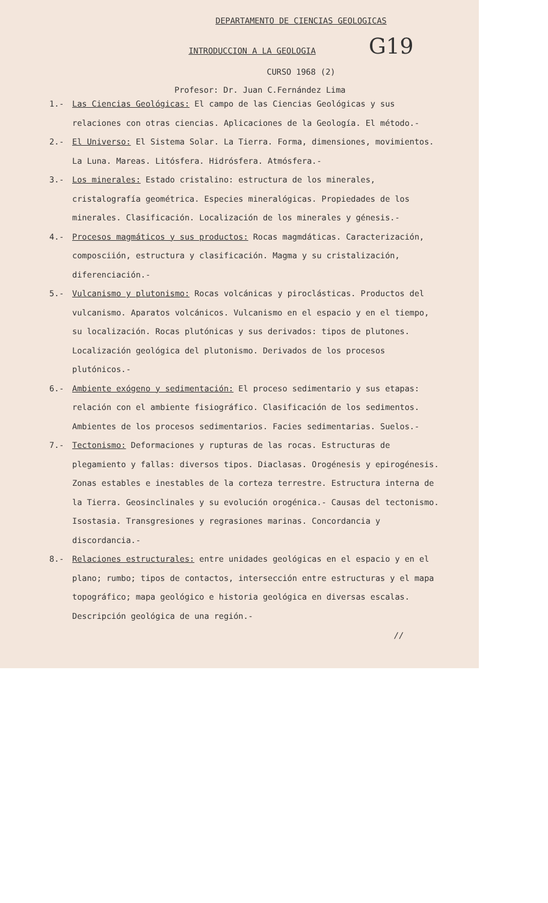DEPARTAMENTO DE CIENCIAS GEOLOGICAS
INTRODUCCION A LA GEOLOGIA G19
CURSO 1968 (2)
Profesor: Dr. Juan C.Fernández Lima
1.- Las Ciencias Geológicas: El campo de las Ciencias Geológicas y sus relaciones con otras ciencias. Aplicaciones de la Geología. El método.-
2.- El Universo: El Sistema Solar. La Tierra. Forma, dimensiones, movimientos. La Luna. Mareas. Litósfera. Hidrósfera. Atmósfera.-
3.- Los minerales: Estado cristalino: estructura de los minerales, cristalografía geométrica. Especies mineralógicas. Propiedades de los minerales. Clasificación. Localización de los minerales y génesis.-
4.- Procesos magmáticos y sus productos: Rocas magmdáticas. Caracterización, composciión, estructura y clasificación. Magma y su cristalización, diferenciación.-
5.- Vulcanismo y plutonismo: Rocas volcánicas y piroclásticas. Productos del vulcanismo. Aparatos volcánicos. Vulcanismo en el espacio y en el tiempo, su localización. Rocas plutónicas y sus derivados: tipos de plutones. Localización geológica del plutonismo. Derivados de los procesos plutónicos.-
6.- Ambiente exógeno y sedimentación: El proceso sedimentario y sus etapas: relación con el ambiente fisiográfico. Clasificación de los sedimentos. Ambientes de los procesos sedimentarios. Facies sedimentarias. Suelos.-
7.- Tectonismo: Deformaciones y rupturas de las rocas. Estructuras de plegamiento y fallas: diversos tipos. Diaclasas. Orogénesis y epirogénesis. Zonas estables e inestables de la corteza terrestre. Estructura interna de la Tierra. Geosinclinales y su evolución orogénica.- Causas del tectonismo. Isostasia. Transgresiones y regrasiones marinas. Concordancia y discordancia.-
8.- Relaciones estructurales: entre unidades geológicas en el espacio y en el plano; rumbo; tipos de contactos, intersección entre estructuras y el mapa topográfico; mapa geológico e historia geológica en diversas escalas. Descripción geológica de una región.-
//